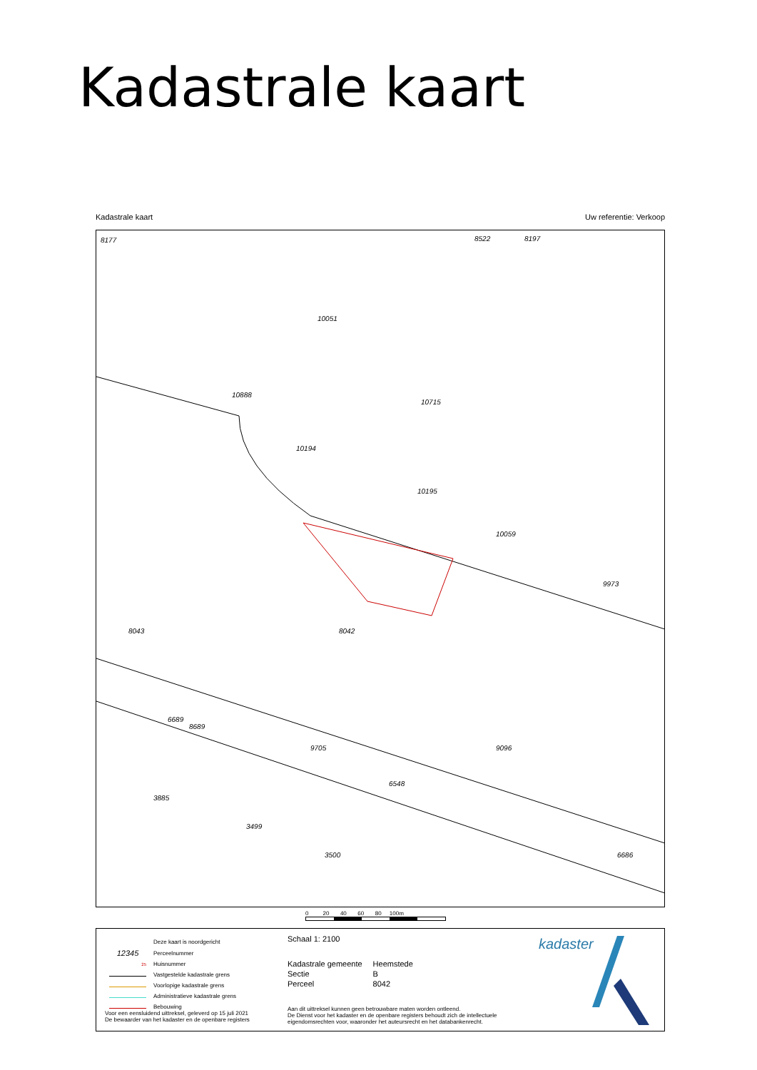Kadastrale kaart
Kadastrale kaart Uw referentie: Verkoop
8177 8522 8197
10051
10888
10715
10194
10195
10059
8043 8042
8689
6689
9705 9096
3885
3499
3500 6686
9973
6548
0 20 40 60 80 100m
| | Deze kaart is noordgericht |
| 12345 | Perceelnummer |
| 25 | Huisnummer |
| | Vastgestelde kadastrale grens |
| | Voorlopige kadastrale grens |
| | Administratieve kadastrale grens |
| | Bebouwing |
Schaal 1: 2100
| Kadastrale gemeente | Heemstede |
| Sectie | B |
| Perceel | 8042 |
Voor een eensluidend uittreksel, geleverd op 15 juli 2021
De bewaarder van het kadaster en de openbare registers
Aan dit uittreksel kunnen geen betrouwbare maten worden ontleend.
De Dienst voor het kadaster en de openbare registers behoudt zich de intellectuele
eigendomsrechten voor, waaronder het auteursrecht en het databankenrecht.
kadaster